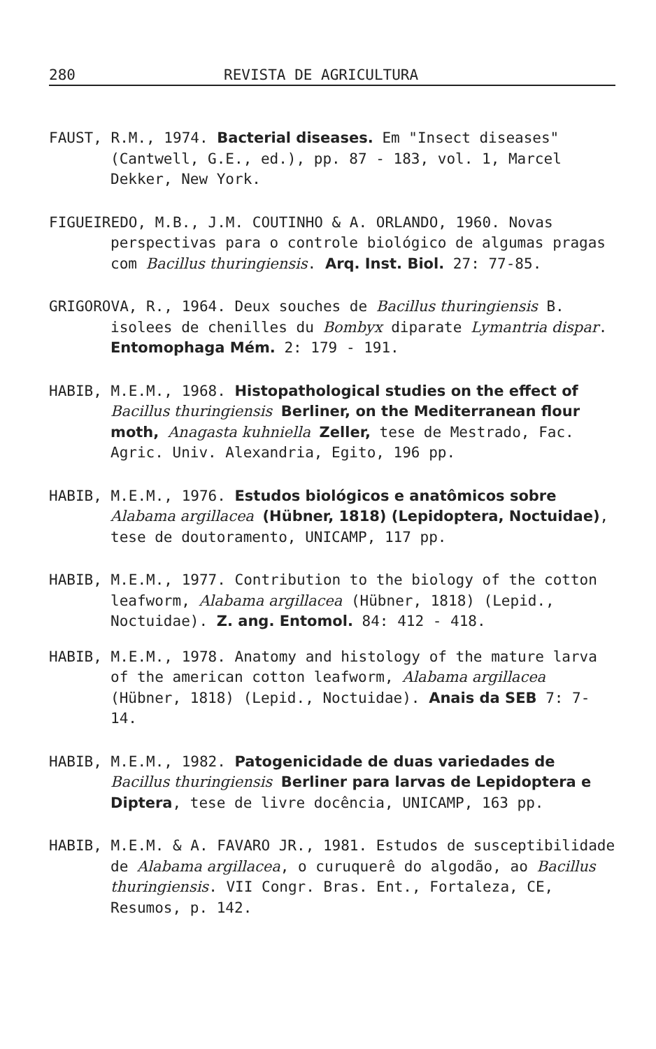280 REVISTA DE AGRICULTURA
FAUST, R.M., 1974. Bacterial diseases. Em "Insect diseases" (Cantwell, G.E., ed.), pp. 87 - 183, vol. 1, Marcel Dekker, New York.
FIGUEIREDO, M.B., J.M. COUTINHO & A. ORLANDO, 1960. Novas perspectivas para o controle biológico de algumas pragas com Bacillus thuringiensis. Arq. Inst. Biol. 27: 77-85.
GRIGOROVA, R., 1964. Deux souches de Bacillus thuringiensis B. isolees de chenilles du Bombyx diparate Lymantria dispar. Entomophaga Mém. 2: 179 - 191.
HABIB, M.E.M., 1968. Histopathological studies on the effect of Bacillus thuringiensis Berliner, on the Mediterranean flour moth, Anagasta kuhniella Zeller, tese de Mestrado, Fac. Agric. Univ. Alexandria, Egito, 196 pp.
HABIB, M.E.M., 1976. Estudos biológicos e anatômicos sobre Alabama argillacea (Hübner, 1818) (Lepidoptera, Noctuidae), tese de doutoramento, UNICAMP, 117 pp.
HABIB, M.E.M., 1977. Contribution to the biology of the cotton leafworm, Alabama argillacea (Hübner, 1818) (Lepid., Noctuidae). Z. ang. Entomol. 84: 412 - 418.
HABIB, M.E.M., 1978. Anatomy and histology of the mature larva of the american cotton leafworm, Alabama argillacea (Hübner, 1818) (Lepid., Noctuidae). Anais da SEB 7: 7-14.
HABIB, M.E.M., 1982. Patogenicidade de duas variedades de Bacillus thuringiensis Berliner para larvas de Lepidoptera e Diptera, tese de livre docência, UNICAMP, 163 pp.
HABIB, M.E.M. & A. FAVARO JR., 1981. Estudos de susceptibilidade de Alabama argillacea, o curuquerê do algodão, ao Bacillus thuringiensis. VII Congr. Bras. Ent., Fortaleza, CE, Resumos, p. 142.